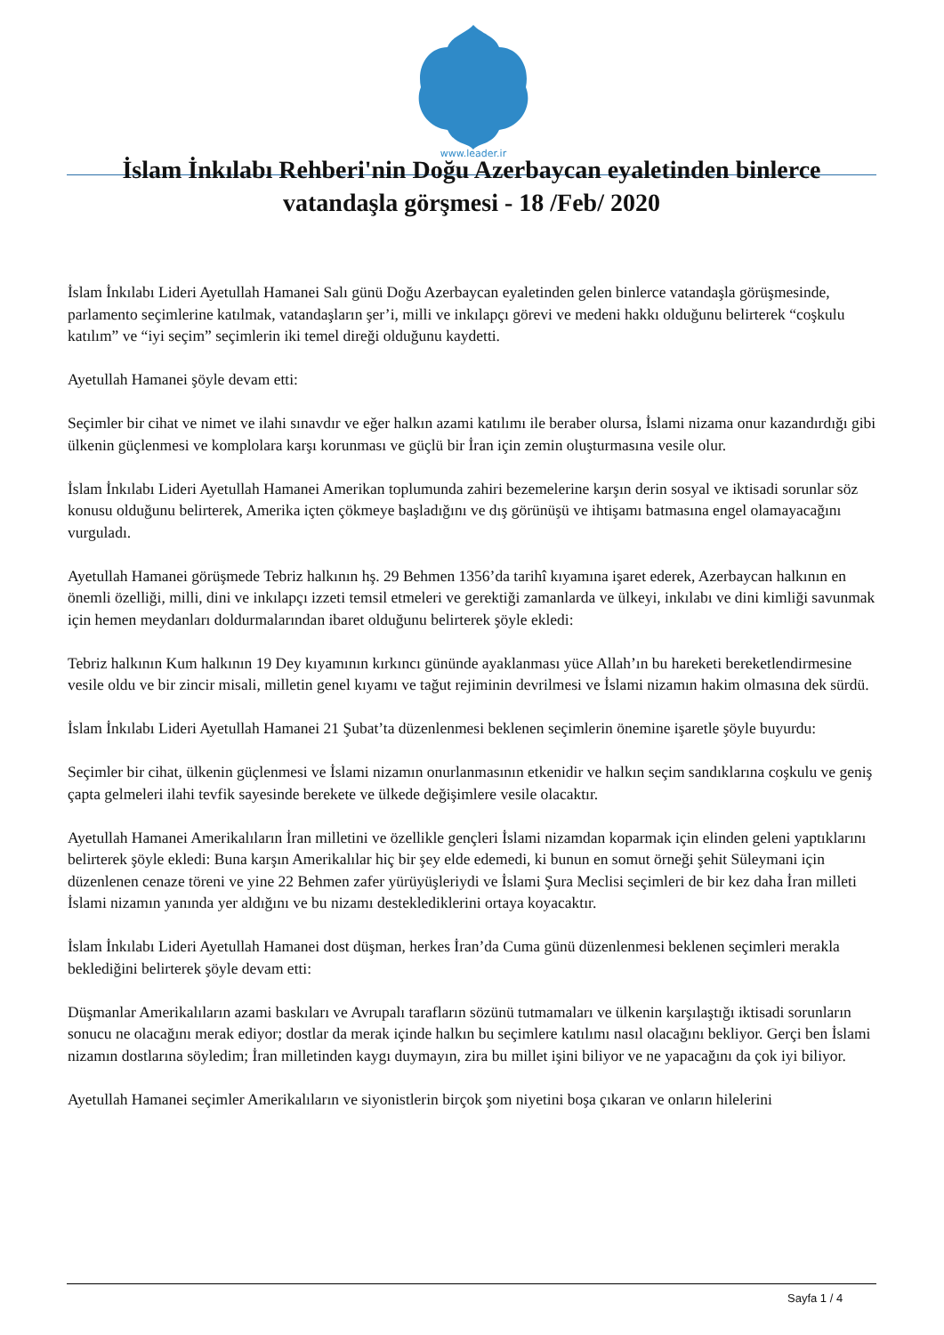www.leader.ir
İslam İnkılabı Rehberi'nin Doğu Azerbaycan eyaletinden binlerce vatandaşla görşmesi - 18 /Feb/ 2020
İslam İnkılabı Lideri Ayetullah Hamanei Salı günü Doğu Azerbaycan eyaletinden gelen binlerce vatandaşla görüşmesinde, parlamento seçimlerine katılmak, vatandaşların şer’i, milli ve inkılapçı görevi ve medeni hakkı olduğunu belirterek “coşkulu katılım” ve “iyi seçim” seçimlerin iki temel direği olduğunu kaydetti.
Ayetullah Hamanei şöyle devam etti:
Seçimler bir cihat ve nimet ve ilahi sınavdır ve eğer halkın azami katılımı ile beraber olursa, İslami nizama onur kazandırdığı gibi ülkenin güçlenmesi ve komplolara karşı korunması ve güçlü bir İran için zemin oluşturmasına vesile olur.
İslam İnkılabı Lideri Ayetullah Hamanei Amerikan toplumunda zahiri bezemelerine karşın derin sosyal ve iktisadi sorunlar söz konusu olduğunu belirterek, Amerika içten çökmeye başladığını ve dış görünüşü ve ihtişamı batmasına engel olamayacağını vurguladı.
Ayetullah Hamanei görüşmede Tebriz halkının hş. 29 Behmen 1356’da tarihî kıyamına işaret ederek, Azerbaycan halkının en önemli özelliği, milli, dini ve inkılapçı izzeti temsil etmeleri ve gerektiği zamanlarda ve ülkeyi, inkılabı ve dini kimliği savunmak için hemen meydanları doldurmalarından ibaret olduğunu belirterek şöyle ekledi:
Tebriz halkının Kum halkının 19 Dey kıyamının kırkıncı gününde ayaklanması yüce Allah’ın bu hareketi bereketlendirmesine vesile oldu ve bir zincir misali, milletin genel kıyamı ve tağut rejiminin devrilmesi ve İslami nizamın hakim olmasına dek sürdü.
İslam İnkılabı Lideri Ayetullah Hamanei 21 Şubat’ta düzenlenmesi beklenen seçimlerin önemine işaretle şöyle buyurdu:
Seçimler bir cihat, ülkenin güçlenmesi ve İslami nizamın onurlanmasının etkenidir ve halkın seçim sandıklarına coşkulu ve geniş çapta gelmeleri ilahi tevfik sayesinde berekete ve ülkede değişimlere vesile olacaktır.
Ayetullah Hamanei Amerikalıların İran milletini ve özellikle gençleri İslami nizamdan koparmak için elinden geleni yaptıklarını belirterek şöyle ekledi: Buna karşın Amerikalılar hiç bir şey elde edemedi, ki bunun en somut örneği şehit Süleymani için düzenlenen cenaze töreni ve yine 22 Behmen zafer yürüyüşleriydi ve İslami Şura Meclisi seçimleri de bir kez daha İran milleti İslami nizamın yanında yer aldığını ve bu nizamı desteklediklerini ortaya koyacaktır.
İslam İnkılabı Lideri Ayetullah Hamanei dost düşman, herkes İran’da Cuma günü düzenlenmesi beklenen seçimleri merakla beklediğini belirterek şöyle devam etti:
Düşmanlar Amerikalıların azami baskıları ve Avrupalı tarafların sözünü tutmamaları ve ülkenin karşılaştığı iktisadi sorunların sonucu ne olacağını merak ediyor; dostlar da merak içinde halkın bu seçimlere katılımı nasıl olacağını bekliyor. Gerçi ben İslami nizamın dostlarına söyledim; İran milletinden kaygı duymayın, zira bu millet işini biliyor ve ne yapacağını da çok iyi biliyor.
Ayetullah Hamanei seçimler Amerikalıların ve siyonistlerin birçok şom niyetini boşa çıkaran ve onların hilelerini
Sayfa 1 / 4